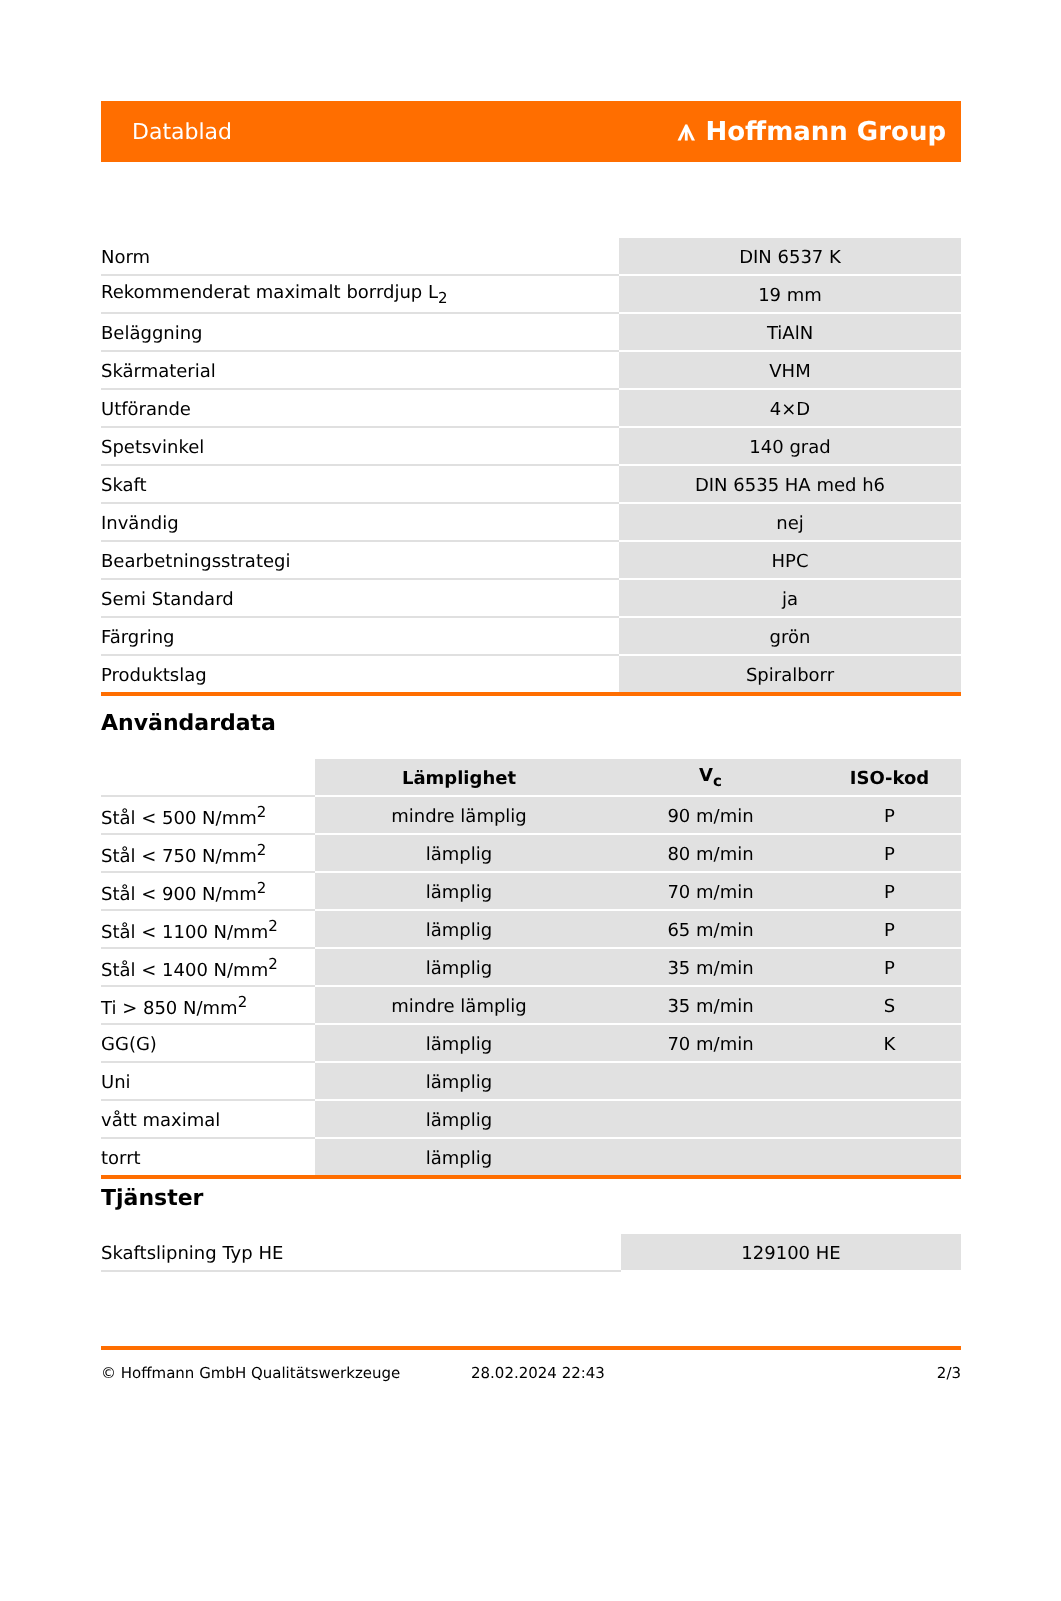Datablad ⩚ Hoffmann Group
| Norm | DIN 6537 K |
| Rekommenderat maximalt borrdjup L<sub>2</sub> | 19 mm |
| Beläggning | TiAlN |
| Skärmaterial | VHM |
| Utförande | 4×D |
| Spetsvinkel | 140 grad |
| Skaft | DIN 6535 HA med h6 |
| Invändig | nej |
| Bearbetningsstrategi | HPC |
| Semi Standard | ja |
| Färgring | grön |
| Produktslag | Spiralborr |
Användardata
| | Lämplighet | V<sub>c</sub> | ISO-kod |
| --- | --- | --- | --- |
| Stål < 500 N/mm<sup>2</sup> | mindre lämplig | 90 m/min | P |
| Stål < 750 N/mm<sup>2</sup> | lämplig | 80 m/min | P |
| Stål < 900 N/mm<sup>2</sup> | lämplig | 70 m/min | P |
| Stål < 1100 N/mm<sup>2</sup> | lämplig | 65 m/min | P |
| Stål < 1400 N/mm<sup>2</sup> | lämplig | 35 m/min | P |
| Ti > 850 N/mm<sup>2</sup> | mindre lämplig | 35 m/min | S |
| GG(G) | lämplig | 70 m/min | K |
| Uni | lämplig | | |
| vått maximal | lämplig | | |
| torrt | lämplig | | |
Tjänster
| Skaftslipning Typ HE | 129100 HE |
© Hoffmann GmbH Qualitätswerkzeuge 28.02.2024 22:43 2/3